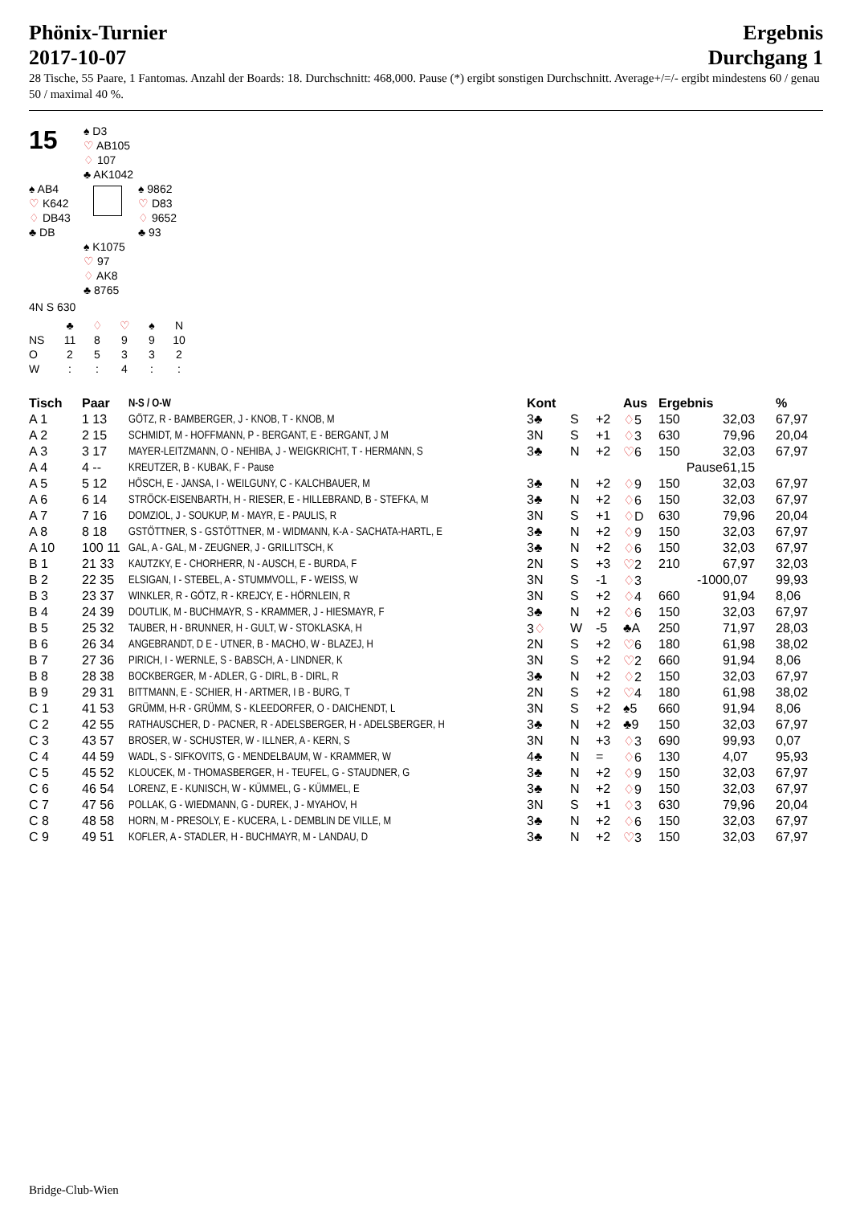Phönix-Turnier
2017-10-07
Ergebnis
Durchgang 1
28 Tische, 55 Paare, 1 Fantomas. Anzahl der Boards: 18. Durchschnitt: 468,000. Pause (*) ergibt sonstigen Durchschnitt. Average+/=/- ergibt mindestens 60 / genau 50 / maximal 40 %.
15
♠ D3
♡ AB105
♢ 107
♣ AK1042
♠ AB4
♡ K642
♢ DB43
♣ DB
♠ 9862
♡ D83
♢ 9652
♣ 93
♠ K1075
♡ 97
♢ AK8
♣ 8765
4N S 630
| | ♣ | ♢ | ♡ | ♠ | N |
| NS | 11 | 8 | 9 | 9 | 10 |
| O | 2 | 5 | 3 | 3 | 2 |
| W | : | : | 4 | : | : |
| Tisch | Paar | N-S / O-W | Kont | | | Aus | Ergebnis | | % |
| --- | --- | --- | --- | --- | --- | --- | --- | --- | --- |
| A 1 | 1 13 | GÖTZ, R - BAMBERGER, J - KNOB, T - KNOB, M | 3♣ | S | +2 | ♢ 5 | 150 | 32,03 | 67,97 |
| A 2 | 2 15 | SCHMIDT, M - HOFFMANN, P - BERGANT, E - BERGANT, J M | 3N | S | +1 | ♢ 3 | 630 | 79,96 | 20,04 |
| A 3 | 3 17 | MAYER-LEITZMANN, O - NEHIBA, J - WEIGKRICHT, T - HERMANN, S | 3♣ | N | +2 | ♡ 6 | 150 | 32,03 | 67,97 |
| A 4 | 4 -- | KREUTZER, B - KUBAK, F - Pause | | | | | Pause | 61,15 | |
| A 5 | 5 12 | HÖSCH, E - JANSA, I - WEILGUNY, C - KALCHBAUER, M | 3♣ | N | +2 | ♢ 9 | 150 | 32,03 | 67,97 |
| A 6 | 6 14 | STRÖCK-EISENBARTH, H - RIESER, E - HILLEBRAND, B - STEFKA, M | 3♣ | N | +2 | ♢ 6 | 150 | 32,03 | 67,97 |
| A 7 | 7 16 | DOMZIOL, J - SOUKUP, M - MAYR, E - PAULIS, R | 3N | S | +1 | ♢ D | 630 | 79,96 | 20,04 |
| A 8 | 8 18 | GSTÖTTNER, S - GSTÖTTNER, M - WIDMANN, K-A - SACHATA-HARTL, E | 3♣ | N | +2 | ♢ 9 | 150 | 32,03 | 67,97 |
| A 10 | 100 11 | GAL, A - GAL, M - ZEUGNER, J - GRILLITSCH, K | 3♣ | N | +2 | ♢ 6 | 150 | 32,03 | 67,97 |
| B 1 | 21 33 | KAUTZKY, E - CHORHERR, N - AUSCH, E - BURDA, F | 2N | S | +3 | ♡ 2 | 210 | 67,97 | 32,03 |
| B 2 | 22 35 | ELSIGAN, I - STEBEL, A - STUMMVOLL, F - WEISS, W | 3N | S | -1 | ♢ 3 | -100 | 0,07 | 99,93 |
| B 3 | 23 37 | WINKLER, R - GÖTZ, R - KREJCY, E - HÖRNLEIN, R | 3N | S | +2 | ♢ 4 | 660 | 91,94 | 8,06 |
| B 4 | 24 39 | DOUTLIK, M - BUCHMAYR, S - KRAMMER, J - HIESMAYR, F | 3♣ | N | +2 | ♢ 6 | 150 | 32,03 | 67,97 |
| B 5 | 25 32 | TAUBER, H - BRUNNER, H - GULT, W - STOKLASKA, H | 3 ♢ | W | -5 | ♣A | 250 | 71,97 | 28,03 |
| B 6 | 26 34 | ANGEBRANDT, D E - UTNER, B - MACHO, W - BLAZEJ, H | 2N | S | +2 | ♡ 6 | 180 | 61,98 | 38,02 |
| B 7 | 27 36 | PIRICH, I - WERNLE, S - BABSCH, A - LINDNER, K | 3N | S | +2 | ♡ 2 | 660 | 91,94 | 8,06 |
| B 8 | 28 38 | BOCKBERGER, M - ADLER, G - DIRL, B - DIRL, R | 3♣ | N | +2 | ♢ 2 | 150 | 32,03 | 67,97 |
| B 9 | 29 31 | BITTMANN, E - SCHIER, H - ARTMER, I B - BURG, T | 2N | S | +2 | ♡ 4 | 180 | 61,98 | 38,02 |
| C 1 | 41 53 | GRÜMM, H-R - GRÜMM, S - KLEEDORFER, O - DAICHENDT, L | 3N | S | +2 | ♠5 | 660 | 91,94 | 8,06 |
| C 2 | 42 55 | RATHAUSCHER, D - PACNER, R - ADELSBERGER, H - ADELSBERGER, H | 3♣ | N | +2 | ♣9 | 150 | 32,03 | 67,97 |
| C 3 | 43 57 | BROSER, W - SCHUSTER, W - ILLNER, A - KERN, S | 3N | N | +3 | ♢ 3 | 690 | 99,93 | 0,07 |
| C 4 | 44 59 | WADL, S - SIFKOVITS, G - MENDELBAUM, W - KRAMMER, W | 4♣ | N | = | ♢ 6 | 130 | 4,07 | 95,93 |
| C 5 | 45 52 | KLOUCEK, M - THOMASBERGER, H - TEUFEL, G - STAUDNER, G | 3♣ | N | +2 | ♢ 9 | 150 | 32,03 | 67,97 |
| C 6 | 46 54 | LORENZ, E - KUNISCH, W - KÜMMEL, G - KÜMMEL, E | 3♣ | N | +2 | ♢ 9 | 150 | 32,03 | 67,97 |
| C 7 | 47 56 | POLLAK, G - WIEDMANN, G - DUREK, J - MYAHOV, H | 3N | S | +1 | ♢ 3 | 630 | 79,96 | 20,04 |
| C 8 | 48 58 | HORN, M - PRESOLY, E - KUCERA, L - DEMBLIN DE VILLE, M | 3♣ | N | +2 | ♢ 6 | 150 | 32,03 | 67,97 |
| C 9 | 49 51 | KOFLER, A - STADLER, H - BUCHMAYR, M - LANDAU, D | 3♣ | N | +2 | ♡ 3 | 150 | 32,03 | 67,97 |
Bridge-Club-Wien